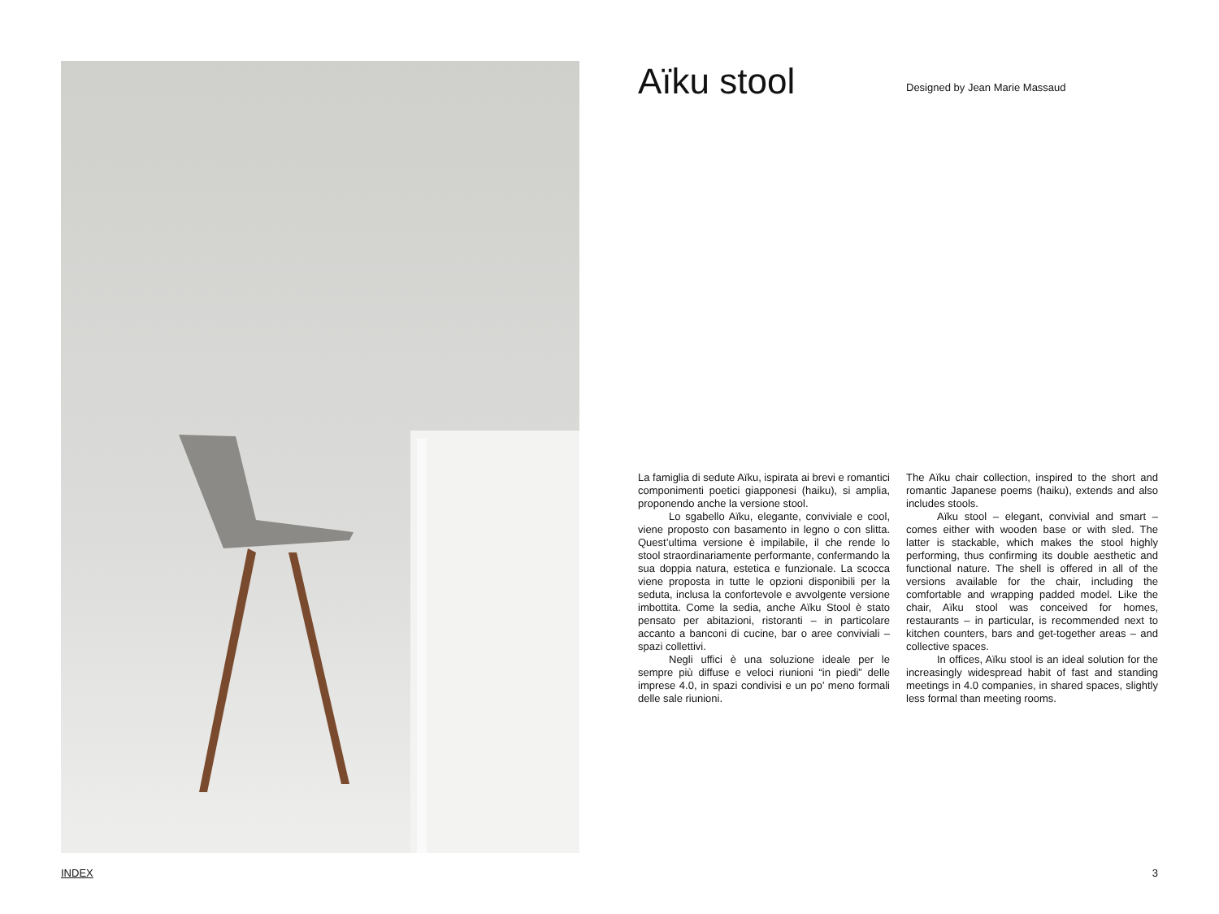Aïku stool
Designed by Jean Marie Massaud
La famiglia di sedute Aïku, ispirata ai brevi e romantici componimenti poetici giapponesi (haiku), si amplia, proponendo anche la versione stool.
Lo sgabello Aïku, elegante, conviviale e cool, viene proposto con basamento in legno o con slitta. Quest’ultima versione è impilabile, il che rende lo stool straordinariamente performante, confermando la sua doppia natura, estetica e funzionale. La scocca viene proposta in tutte le opzioni disponibili per la seduta, inclusa la confortevole e avvolgente versione imbottita. Come la sedia, anche Aïku Stool è stato pensato per abitazioni, ristoranti – in particolare accanto a banconi di cucine, bar o aree conviviali – spazi collettivi.
Negli uffici è una soluzione ideale per le sempre più diffuse e veloci riunioni “in piedi” delle imprese 4.0, in spazi condivisi e un po’ meno formali delle sale riunioni.
The Aïku chair collection, inspired to the short and romantic Japanese poems (haiku), extends and also includes stools.
Aïku stool – elegant, convivial and smart – comes either with wooden base or with sled. The latter is stackable, which makes the stool highly performing, thus confirming its double aesthetic and functional nature. The shell is offered in all of the versions available for the chair, including the comfortable and wrapping padded model. Like the chair, Aïku stool was conceived for homes, restaurants – in particular, is recommended next to kitchen counters, bars and get-together areas – and collective spaces.
In offices, Aïku stool is an ideal solution for the increasingly widespread habit of fast and standing meetings in 4.0 companies, in shared spaces, slightly less formal than meeting rooms.
INDEX 3